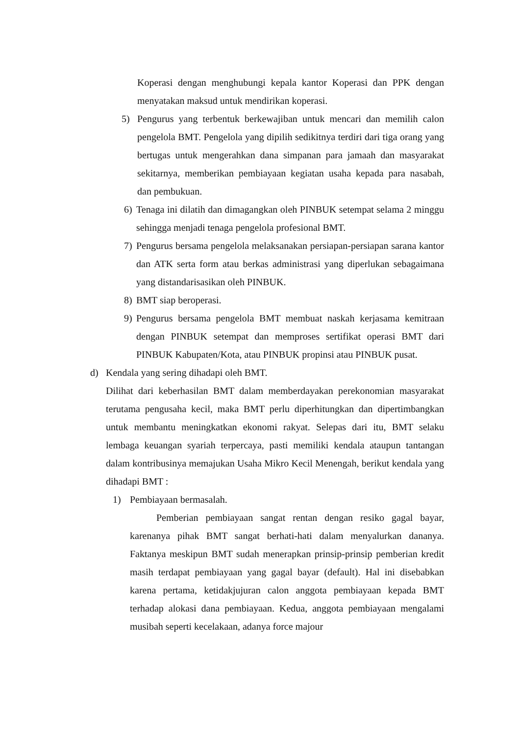Koperasi dengan menghubungi kepala kantor Koperasi dan PPK dengan menyatakan maksud untuk mendirikan koperasi.
5) Pengurus yang terbentuk berkewajiban untuk mencari dan memilih calon pengelola BMT. Pengelola yang dipilih sedikitnya terdiri dari tiga orang yang bertugas untuk mengerahkan dana simpanan para jamaah dan masyarakat sekitarnya, memberikan pembiayaan kegiatan usaha kepada para nasabah, dan pembukuan.
6) Tenaga ini dilatih dan dimagangkan oleh PINBUK setempat selama 2 minggu sehingga menjadi tenaga pengelola profesional BMT.
7) Pengurus bersama pengelola melaksanakan persiapan-persiapan sarana kantor dan ATK serta form atau berkas administrasi yang diperlukan sebagaimana yang distandarisasikan oleh PINBUK.
8) BMT siap beroperasi.
9) Pengurus bersama pengelola BMT membuat naskah kerjasama kemitraan dengan PINBUK setempat dan memproses sertifikat operasi BMT dari PINBUK Kabupaten/Kota, atau PINBUK propinsi atau PINBUK pusat.
d) Kendala yang sering dihadapi oleh BMT.
Dilihat dari keberhasilan BMT dalam memberdayakan perekonomian masyarakat terutama pengusaha kecil, maka BMT perlu diperhitungkan dan dipertimbangkan untuk membantu meningkatkan ekonomi rakyat. Selepas dari itu, BMT selaku lembaga keuangan syariah terpercaya, pasti memiliki kendala ataupun tantangan dalam kontribusinya memajukan Usaha Mikro Kecil Menengah, berikut kendala yang dihadapi BMT :
1) Pembiayaan bermasalah.
Pemberian pembiayaan sangat rentan dengan resiko gagal bayar, karenanya pihak BMT sangat berhati-hati dalam menyalurkan dananya. Faktanya meskipun BMT sudah menerapkan prinsip-prinsip pemberian kredit masih terdapat pembiayaan yang gagal bayar (default). Hal ini disebabkan karena pertama, ketidakjujuran calon anggota pembiayaan kepada BMT terhadap alokasi dana pembiayaan. Kedua, anggota pembiayaan mengalami musibah seperti kecelakaan, adanya force majour